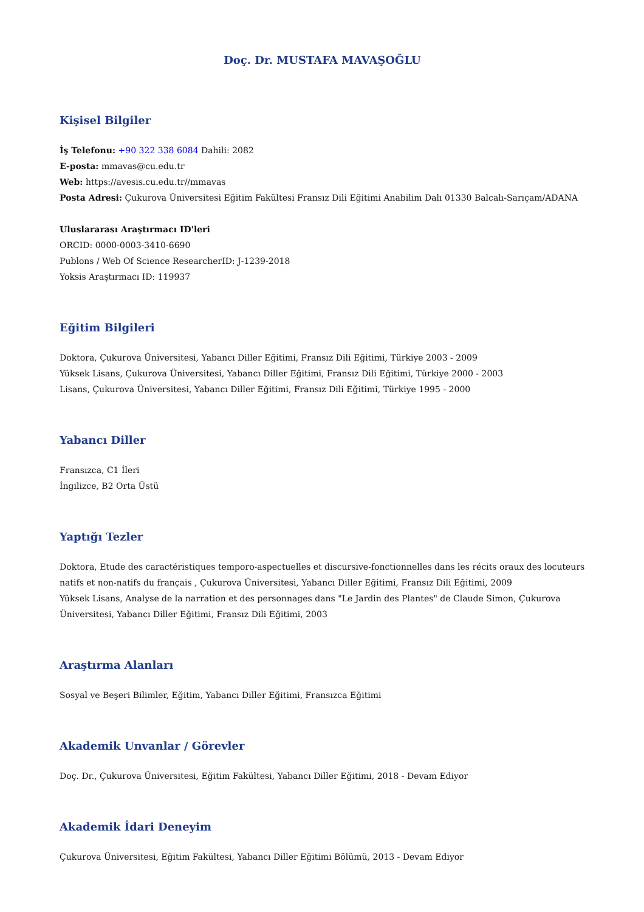Doç. Dr. MUSTAFA MAVAŞOĞLU
Kişisel Bilgiler
İş Telefonu: +90 322 338 6084 Dahili: 2082
E-posta: mmavas@cu.edu.tr
Web: https://avesis.cu.edu.tr//mmavas
Posta Adresi: Çukurova Üniversitesi Eğitim Fakültesi Fransız Dili Eğitimi Anabilim Dalı 01330 Balcalı-Sarıçam/ADANA
Uluslararası Araştırmacı ID'leri
ORCID: 0000-0003-3410-6690
Publons / Web Of Science ResearcherID: J-1239-2018
Yoksis Araştırmacı ID: 119937
Eğitim Bilgileri
Doktora, Çukurova Üniversitesi, Yabancı Diller Eğitimi, Fransız Dili Eğitimi, Türkiye 2003 - 2009
Yüksek Lisans, Çukurova Üniversitesi, Yabancı Diller Eğitimi, Fransız Dili Eğitimi, Türkiye 2000 - 2003
Lisans, Çukurova Üniversitesi, Yabancı Diller Eğitimi, Fransız Dili Eğitimi, Türkiye 1995 - 2000
Yabancı Diller
Fransızca, C1 İleri
İngilizce, B2 Orta Üstü
Yaptığı Tezler
Doktora, Etude des caractéristiques temporo-aspectuelles et discursive-fonctionnelles dans les récits oraux des locuteurs natifs et non-natifs du français , Çukurova Üniversitesi, Yabancı Diller Eğitimi, Fransız Dili Eğitimi, 2009
Yüksek Lisans, Analyse de la narration et des personnages dans "Le Jardin des Plantes" de Claude Simon, Çukurova Üniversitesi, Yabancı Diller Eğitimi, Fransız Dili Eğitimi, 2003
Araştırma Alanları
Sosyal ve Beşeri Bilimler, Eğitim, Yabancı Diller Eğitimi, Fransızca Eğitimi
Akademik Unvanlar / Görevler
Doç. Dr., Çukurova Üniversitesi, Eğitim Fakültesi, Yabancı Diller Eğitimi, 2018 - Devam Ediyor
Akademik İdari Deneyim
Çukurova Üniversitesi, Eğitim Fakültesi, Yabancı Diller Eğitimi Bölümü, 2013 - Devam Ediyor